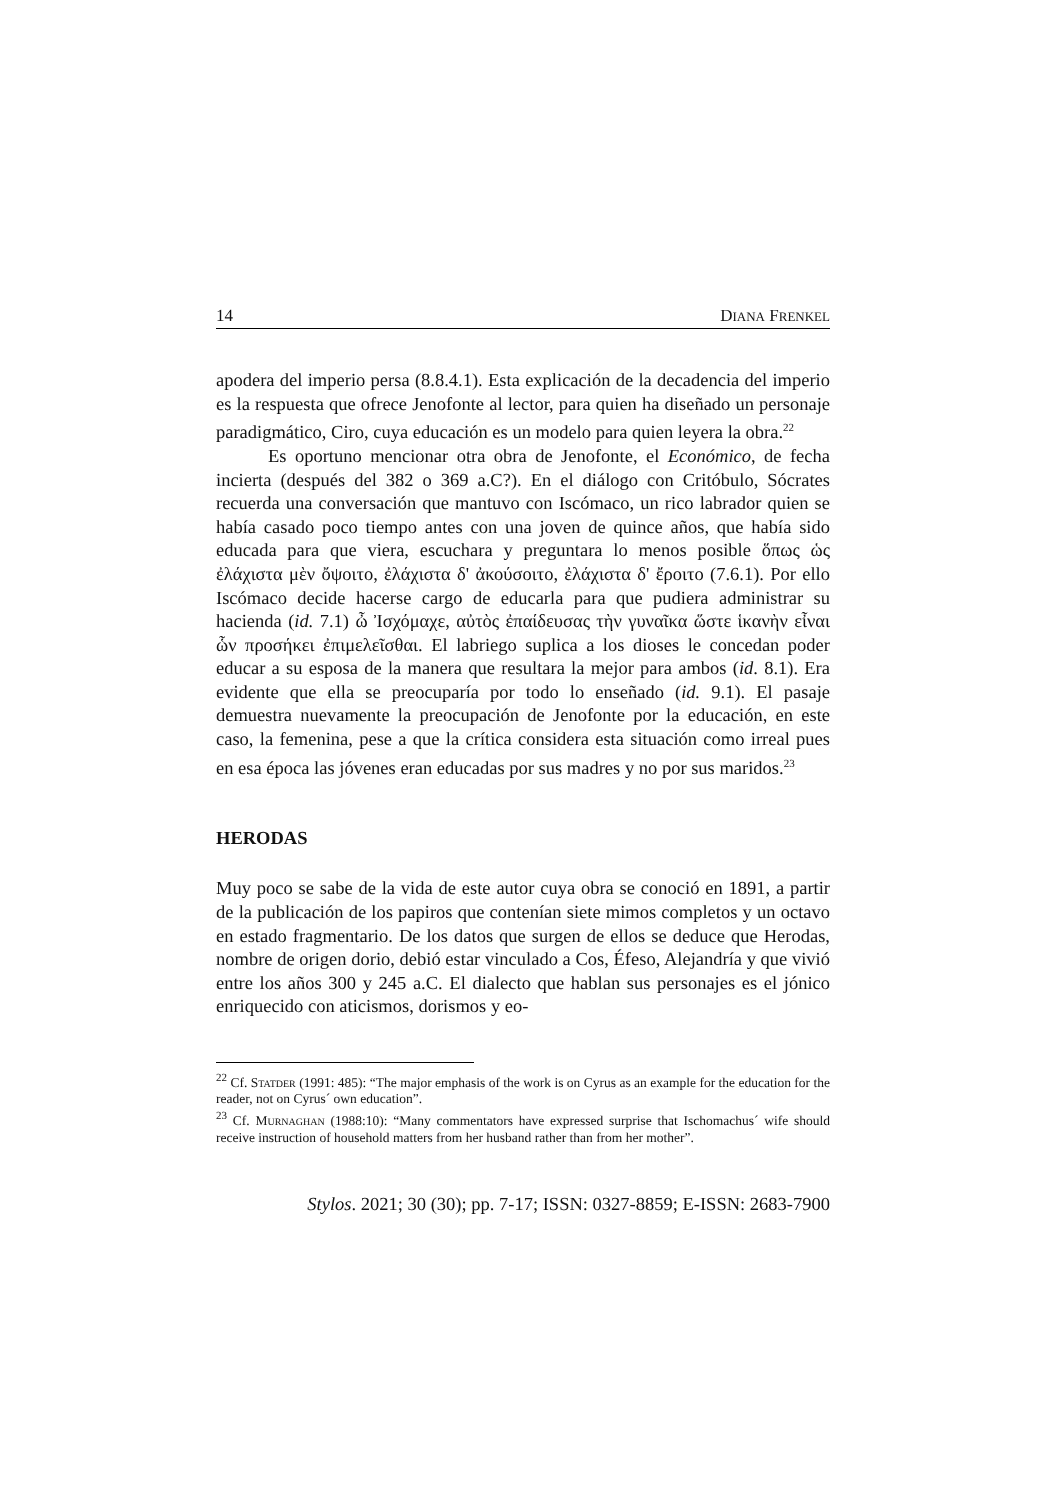14 DIANA FRENKEL
apodera del imperio persa (8.8.4.1). Esta explicación de la decadencia del imperio es la respuesta que ofrece Jenofonte al lector, para quien ha diseñado un personaje paradigmático, Ciro, cuya educación es un modelo para quien leyera la obra.<sup>22</sup>
Es oportuno mencionar otra obra de Jenofonte, el Económico, de fecha incierta (después del 382 o 369 a.C?). En el diálogo con Critóbulo, Sócrates recuerda una conversación que mantuvo con Iscómaco, un rico labrador quien se había casado poco tiempo antes con una joven de quince años, que había sido educada para que viera, escuchara y preguntara lo menos posible ὅπως ὡς ἐλάχιστα μὲν ὄψοιτο, ἐλάχιστα δ' ἀκούσοιτο, ἐλάχιστα δ' ἔροιτο (7.6.1). Por ello Iscómaco decide hacerse cargo de educarla para que pudiera administrar su hacienda (id. 7.1) ὦ Ἰσχόμαχε, αὐτὸς ἐπαίδευσας τὴν γυναῖκα ὥστε ἱκανὴν εἶναι ὧν προσήκει ἐπιμελεῖσθαι. El labriego suplica a los dioses le concedan poder educar a su esposa de la manera que resultara la mejor para ambos (id. 8.1). Era evidente que ella se preocuparía por todo lo enseñado (id. 9.1). El pasaje demuestra nuevamente la preocupación de Jenofonte por la educación, en este caso, la femenina, pese a que la crítica considera esta situación como irreal pues en esa época las jóvenes eran educadas por sus madres y no por sus maridos.<sup>23</sup>
HERODAS
Muy poco se sabe de la vida de este autor cuya obra se conoció en 1891, a partir de la publicación de los papiros que contenían siete mimos completos y un octavo en estado fragmentario. De los datos que surgen de ellos se deduce que Herodas, nombre de origen dorio, debió estar vinculado a Cos, Éfeso, Alejandría y que vivió entre los años 300 y 245 a.C. El dialecto que hablan sus personajes es el jónico enriquecido con aticismos, dorismos y eo-
<sup>22</sup> Cf. STATDER (1991: 485): “The major emphasis of the work is on Cyrus as an example for the education for the reader, not on Cyrus´ own education”.
<sup>23</sup> Cf. MURNAGHAN (1988:10): “Many commentators have expressed surprise that Ischomachus´ wife should receive instruction of household matters from her husband rather than from her mother”.
Stylos. 2021; 30 (30); pp. 7-17; ISSN: 0327-8859; E-ISSN: 2683-7900